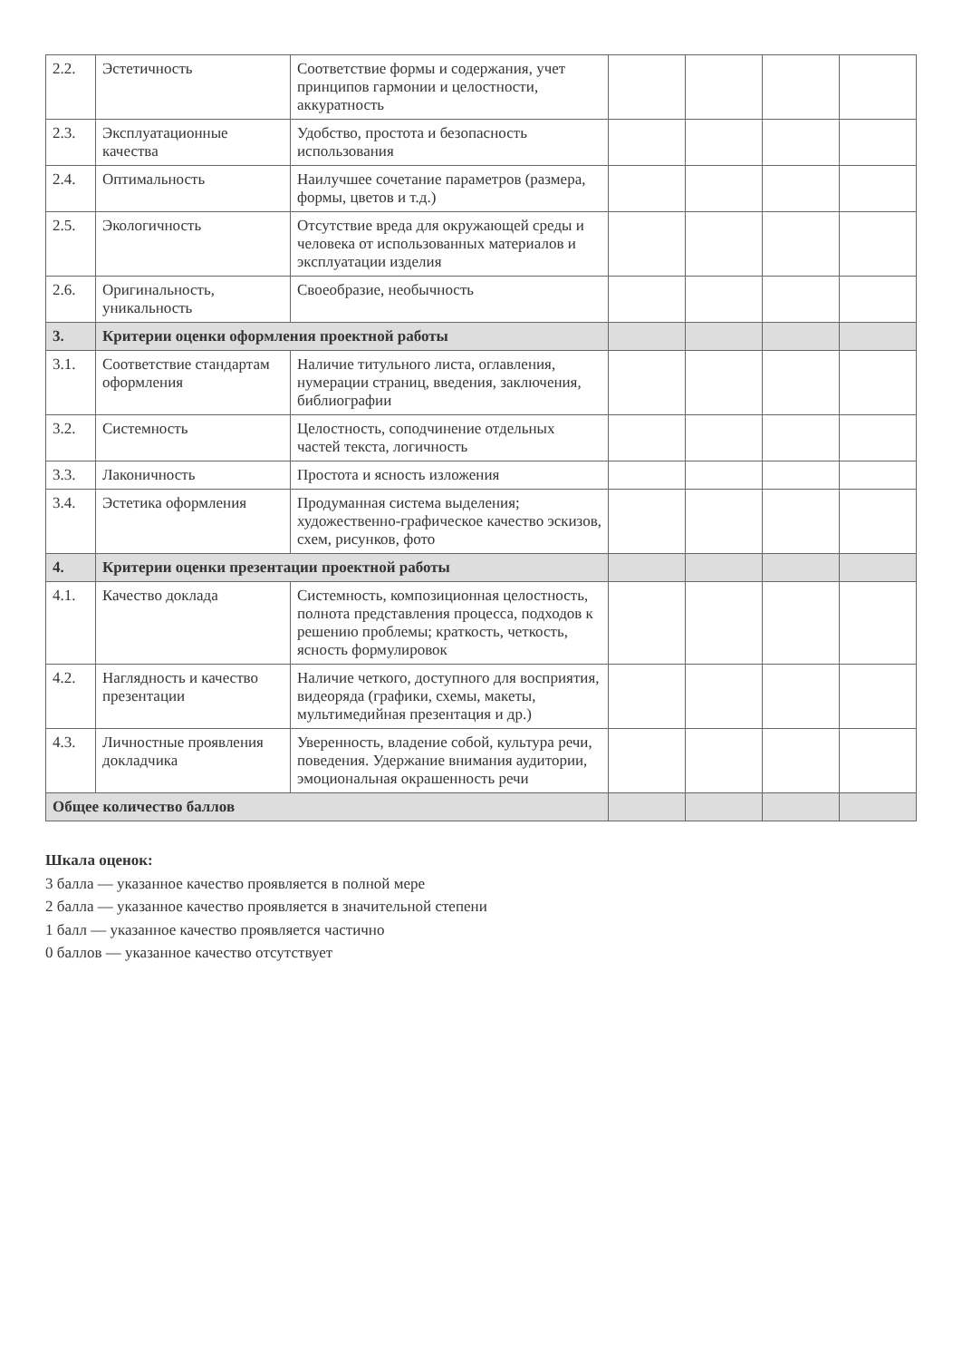| 2.2. | Эстетичность | Соответствие формы и содержания, учет принципов гармонии и целостности, аккуратность | | | | |
| 2.3. | Эксплуатационные качества | Удобство, простота и безопасность использования | | | | |
| 2.4. | Оптимальность | Наилучшее сочетание параметров (размера, формы, цветов и т.д.) | | | | |
| 2.5. | Экологичность | Отсутствие вреда для окружающей среды и человека от использованных материалов и эксплуатации изделия | | | | |
| 2.6. | Оригинальность, уникальность | Своеобразие, необычность | | | | |
| 3. | Критерии оценки оформления проектной работы | | | | | |
| 3.1. | Соответствие стандартам оформления | Наличие титульного листа, оглавления, нумерации страниц, введения, заключения, библиографии | | | | |
| 3.2. | Системность | Целостность, соподчинение отдельных частей текста, логичность | | | | |
| 3.3. | Лаконичность | Простота и ясность изложения | | | | |
| 3.4. | Эстетика оформления | Продуманная система выделения; художественно-графическое качество эскизов, схем, рисунков, фото | | | | |
| 4. | Критерии оценки презентации проектной работы | | | | | |
| 4.1. | Качество доклада | Системность, композиционная целостность, полнота представления процесса, подходов к решению проблемы; краткость, четкость, ясность формулировок | | | | |
| 4.2. | Наглядность и качество презентации | Наличие четкого, доступного для восприятия, видеоряда (графики, схемы, макеты, мультимедийная презентация и др.) | | | | |
| 4.3. | Личностные проявления докладчика | Уверенность, владение собой, культура речи, поведения. Удержание внимания аудитории, эмоциональная окрашенность речи | | | | |
| Общее количество баллов | | | | | | |
Шкала оценок:
3 балла — указанное качество проявляется в полной мере
2 балла — указанное качество проявляется в значительной степени
1 балл — указанное качество проявляется частично
0 баллов — указанное качество отсутствует